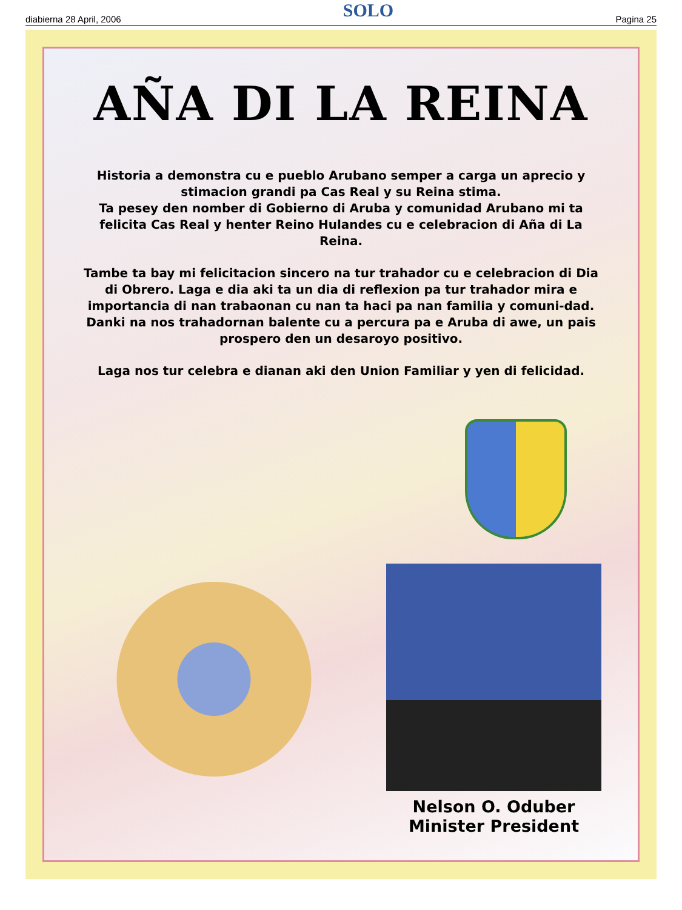diabierna 28 April, 2006 SOLO Pagina 25
AÑA DI LA REINA
Historia a demonstra cu e pueblo Arubano semper a carga un aprecio y stimacion grandi pa Cas Real y su Reina stima.
Ta pesey den nomber di Gobierno di Aruba y comunidad Arubano mi ta felicita Cas Real y henter Reino Hulandes cu e celebracion di Aña di La Reina.
Tambe ta bay mi felicitacion sincero na tur trahador cu e celebracion di Dia di Obrero. Laga e dia aki ta un dia di reflexion pa tur trahador mira e importancia di nan trabaonan cu nan ta haci pa nan familia y comuni-dad.
Danki na nos trahadornan balente cu a percura pa e Aruba di awe, un pais prospero den un desaroyo positivo.
Laga nos tur celebra e dianan aki den Union Familiar y yen di felicidad.
Nelson O. Oduber
Minister President